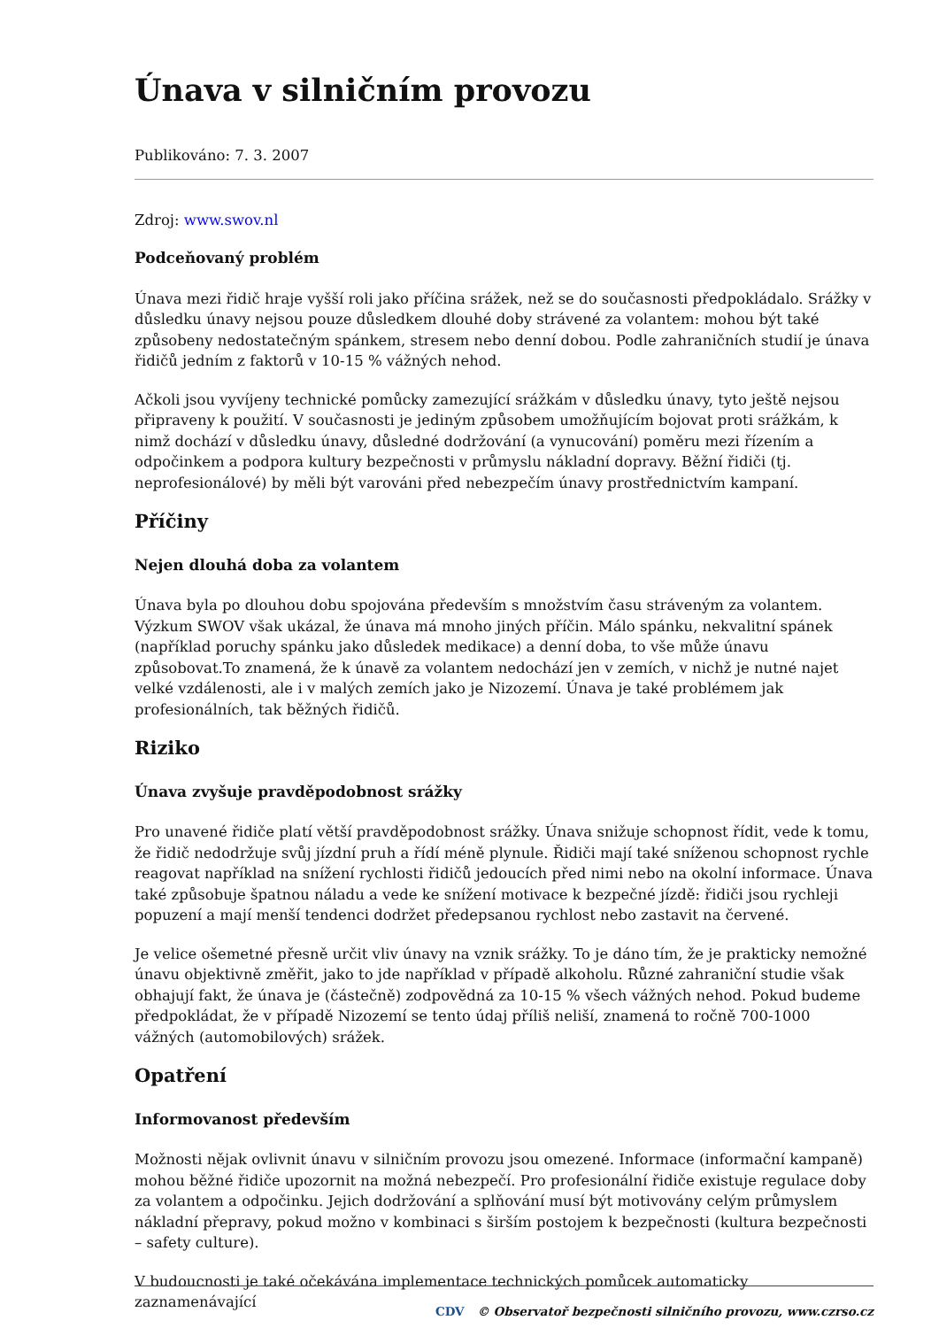Únava v silničním provozu
Publikováno: 7. 3. 2007
Zdroj: www.swov.nl
Podceňovaný problém
Únava mezi řidič hraje vyšší roli jako příčina srážek, než se do současnosti předpokládalo. Srážky v důsledku únavy nejsou pouze důsledkem dlouhé doby strávené za volantem: mohou být také způsobeny nedostatečným spánkem, stresem nebo denní dobou. Podle zahraničních studií je únava řidičů jedním z faktorů v 10-15 % vážných nehod.
Ačkoli jsou vyvíjeny technické pomůcky zamezující srážkám v důsledku únavy, tyto ještě nejsou připraveny k použití. V současnosti je jediným způsobem umožňujícím bojovat proti srážkám, k nimž dochází v důsledku únavy, důsledné dodržování (a vynucování) poměru mezi řízením a odpočinkem a podpora kultury bezpečnosti v průmyslu nákladní dopravy. Běžní řidiči (tj. neprofesionálové) by měli být varováni před nebezpečím únavy prostřednictvím kampaní.
Příčiny
Nejen dlouhá doba za volantem
Únava byla po dlouhou dobu spojována především s množstvím času stráveným za volantem. Výzkum SWOV však ukázal, že únava má mnoho jiných příčin. Málo spánku, nekvalitní spánek (například poruchy spánku jako důsledek medikace) a denní doba, to vše může únavu způsobovat.To znamená, že k únavě za volantem nedochází jen v zemích, v nichž je nutné najet velké vzdálenosti, ale i v malých zemích jako je Nizozemí. Únava je také problémem jak profesionálních, tak běžných řidičů.
Riziko
Únava zvyšuje pravděpodobnost srážky
Pro unavené řidiče platí větší pravděpodobnost srážky. Únava snižuje schopnost řídit, vede k tomu, že řidič nedodržuje svůj jízdní pruh a řídí méně plynule. Řidiči mají také sníženou schopnost rychle reagovat například na snížení rychlosti řidičů jedoucích před nimi nebo na okolní informace. Únava také způsobuje špatnou náladu a vede ke snížení motivace k bezpečné jízdě: řidiči jsou rychleji popuzení a mají menší tendenci dodržet předepsanou rychlost nebo zastavit na červené.
Je velice ošemetné přesně určit vliv únavy na vznik srážky. To je dáno tím, že je prakticky nemožné únavu objektivně změřit, jako to jde například v případě alkoholu. Různé zahraniční studie však obhajují fakt, že únava je (částečně) zodpovědná za 10-15 % všech vážných nehod. Pokud budeme předpokládat, že v případě Nizozemí se tento údaj příliš neliší, znamená to ročně 700-1000 vážných (automobilových) srážek.
Opatření
Informovanost především
Možnosti nějak ovlivnit únavu v silničním provozu jsou omezené. Informace (informační kampaně) mohou běžné řidiče upozornit na možná nebezpečí. Pro profesionální řidiče existuje regulace doby za volantem a odpočinku. Jejich dodržování a splňování musí být motivovány celým průmyslem nákladní přepravy, pokud možno v kombinaci s širším postojem k bezpečnosti (kultura bezpečnosti – safety culture).
V budoucnosti je také očekávána implementace technických pomůcek automaticky zaznamenávající
CDV © Observatoř bezpečnosti silničního provozu, www.czrso.cz